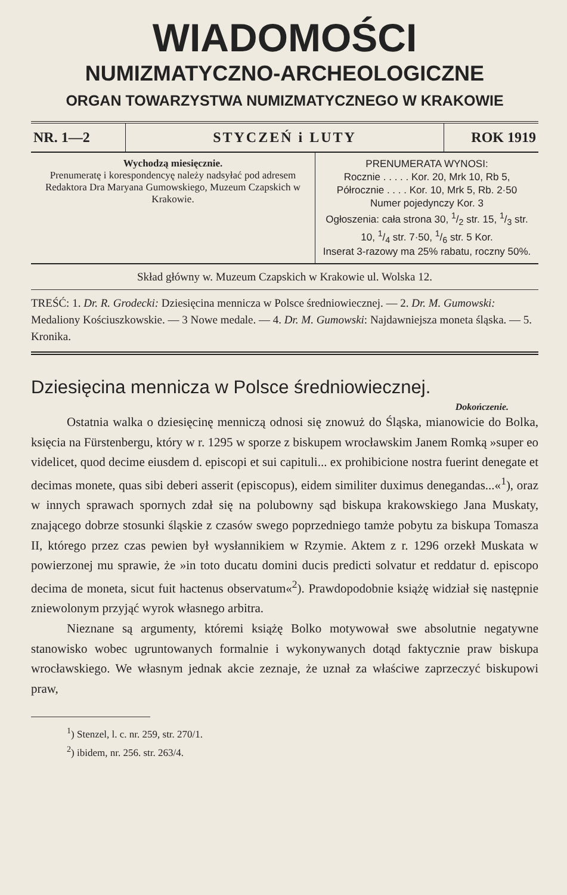WIADOMOŚCI
NUMIZMATYCZNO-ARCHEOLOGICZNE
ORGAN TOWARZYSTWA NUMIZMATYCZNEGO W KRAKOWIE
| NR. 1—2 | STYCZEŃ i LUTY | ROK 1919 |
| Wychodzą miesięcznie. Prenumeratę i korespondencyę należy nadsyłać pod adresem Redaktora Dra Maryana Gumowskiego, Muzeum Czapskich w Krakowie. | PRENUMERATA WYNOSI: Rocznie . . . . . Kor. 20, Mrk 10, Rb 5, Półrocznie . . . . Kor. 10, Mrk 5, Rb. 2·50 Numer pojedynczy Kor. 3 Ogłoszenia: cała strona 30, 1/2 str. 15, 1/3 str. 10, 1/4 str. 7·50, 1/6 str. 5 Kor. Inserat 3-razowy ma 25% rabatu, roczny 50%. |
Skład główny w. Muzeum Czapskich w Krakowie ul. Wolska 12.
TREŚĆ: 1. Dr. R. Grodecki: Dziesięcina mennicza w Polsce średniowiecznej. — 2. Dr. M. Gumowski: Medaliony Kościuszkowskie. — 3 Nowe medale. — 4. Dr. M. Gumowski: Najdawniejsza moneta śląska. — 5. Kronika.
Dziesięcina mennicza w Polsce średniowiecznej.
Dokończenie.
Ostatnia walka o dziesięcinę menniczą odnosi się znowuż do Śląska, mianowicie do Bolka, księcia na Fürstenbergu, który w r. 1295 w sporze z biskupem wrocławskim Janem Romką »super eo videlicet, quod decime eiusdem d. episcopi et sui capituli... ex prohibicione nostra fuerint denegate et decimas monete, quas sibi deberi asserit (episcopus), eidem similiter duximus denegandas...«<sup>1</sup>), oraz w innych sprawach spornych zdał się na polubowny sąd biskupa krakowskiego Jana Muskaty, znającego dobrze stosunki śląskie z czasów swego poprzedniego tamże pobytu za biskupa Tomasza II, którego przez czas pewien był wysłannikiem w Rzymie. Aktem z r. 1296 orzekł Muskata w powierzonej mu sprawie, że »in toto ducatu domini ducis predicti solvatur et reddatur d. episcopo decima de moneta, sicut fuit hactenus observatum«<sup>2</sup>). Prawdopodobnie książę widział się następnie zniewolonym przyjąć wyrok własnego arbitra.
Nieznane są argumenty, któremi książę Bolko motywował swe absolutnie negatywne stanowisko wobec ugruntowanych formalnie i wykonywanych dotąd faktycznie praw biskupa wrocławskiego. We własnym jednak akcie zeznaje, że uznał za właściwe zaprzeczyć biskupowi praw,
<sup>1</sup>) Stenzel, l. c. nr. 259, str. 270/1.
<sup>2</sup>) ibidem, nr. 256. str. 263/4.